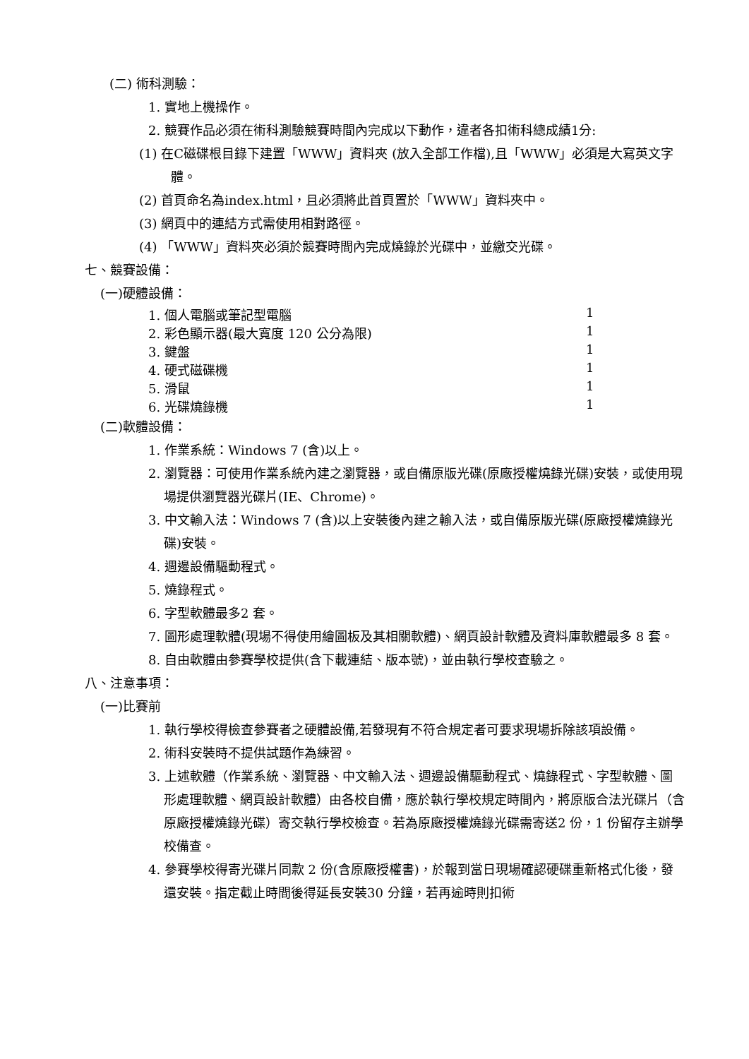(二) 術科測驗：
1. 實地上機操作。
2. 競賽作品必須在術科測驗競賽時間內完成以下動作，違者各扣術科總成績1分:
(1) 在C磁碟根目錄下建置「WWW」資料夾 (放入全部工作檔),且「WWW」必須是大寫英文字體。
(2) 首頁命名為index.html，且必須將此首頁置於「WWW」資料夾中。
(3) 網頁中的連結方式需使用相對路徑。
(4) 「WWW」資料夾必須於競賽時間內完成燒錄於光碟中，並繳交光碟。
七、競賽設備：
(一)硬體設備：
1. 個人電腦或筆記型電腦 1
2. 彩色顯示器(最大寬度 120 公分為限) 1
3. 鍵盤 1
4. 硬式磁碟機 1
5. 滑鼠 1
6. 光碟燒錄機 1
(二)軟體設備：
1. 作業系統：Windows 7 (含)以上。
2. 瀏覽器：可使用作業系統內建之瀏覽器，或自備原版光碟(原廠授權燒錄光碟)安裝，或使用現場提供瀏覽器光碟片(IE、Chrome)。
3. 中文輸入法：Windows 7 (含)以上安裝後內建之輸入法，或自備原版光碟(原廠授權燒錄光碟)安裝。
4. 週邊設備驅動程式。
5. 燒錄程式。
6. 字型軟體最多2 套。
7. 圖形處理軟體(現場不得使用繪圖板及其相關軟體)、網頁設計軟體及資料庫軟體最多 8 套。
8. 自由軟體由參賽學校提供(含下載連結、版本號)，並由執行學校查驗之。
八、注意事項：
(一)比賽前
1. 執行學校得檢查參賽者之硬體設備,若發現有不符合規定者可要求現場拆除該項設備。
2. 術科安裝時不提供試題作為練習。
3. 上述軟體（作業系統、瀏覽器、中文輸入法、週邊設備驅動程式、燒錄程式、字型軟體、圖形處理軟體、網頁設計軟體）由各校自備，應於執行學校規定時間內，將原版合法光碟片（含原廠授權燒錄光碟）寄交執行學校檢查。若為原廠授權燒錄光碟需寄送2 份，1 份留存主辦學校備查。
4. 參賽學校得寄光碟片同款 2 份(含原廠授權書)，於報到當日現場確認硬碟重新格式化後，發還安裝。指定截止時間後得延長安裝30 分鐘，若再逾時則扣術